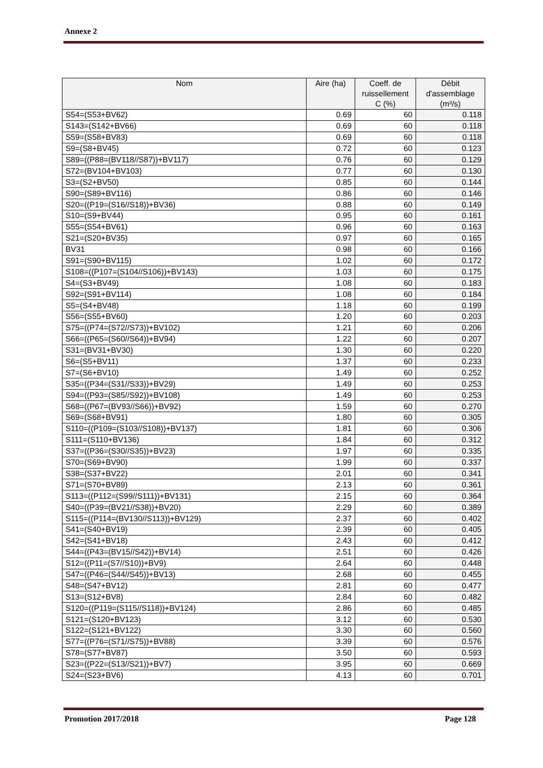Annexe 2
| Nom | Aire (ha) | Coeff. de ruissellement C (%) | Débit d'assemblage (m³/s) |
| --- | --- | --- | --- |
| S54=(S53+BV62) | 0.69 | 60 | 0.118 |
| S143=(S142+BV66) | 0.69 | 60 | 0.118 |
| S59=(S58+BV83) | 0.69 | 60 | 0.118 |
| S9=(S8+BV45) | 0.72 | 60 | 0.123 |
| S89=((P88=(BV118//S87))+BV117) | 0.76 | 60 | 0.129 |
| S72=(BV104+BV103) | 0.77 | 60 | 0.130 |
| S3=(S2+BV50) | 0.85 | 60 | 0.144 |
| S90=(S89+BV116) | 0.86 | 60 | 0.146 |
| S20=((P19=(S16//S18))+BV36) | 0.88 | 60 | 0.149 |
| S10=(S9+BV44) | 0.95 | 60 | 0.161 |
| S55=(S54+BV61) | 0.96 | 60 | 0.163 |
| S21=(S20+BV35) | 0.97 | 60 | 0.165 |
| BV31 | 0.98 | 60 | 0.166 |
| S91=(S90+BV115) | 1.02 | 60 | 0.172 |
| S108=((P107=(S104//S106))+BV143) | 1.03 | 60 | 0.175 |
| S4=(S3+BV49) | 1.08 | 60 | 0.183 |
| S92=(S91+BV114) | 1.08 | 60 | 0.184 |
| S5=(S4+BV48) | 1.18 | 60 | 0.199 |
| S56=(S55+BV60) | 1.20 | 60 | 0.203 |
| S75=((P74=(S72//S73))+BV102) | 1.21 | 60 | 0.206 |
| S66=((P65=(S60//S64))+BV94) | 1.22 | 60 | 0.207 |
| S31=(BV31+BV30) | 1.30 | 60 | 0.220 |
| S6=(S5+BV11) | 1.37 | 60 | 0.233 |
| S7=(S6+BV10) | 1.49 | 60 | 0.252 |
| S35=((P34=(S31//S33))+BV29) | 1.49 | 60 | 0.253 |
| S94=((P93=(S85//S92))+BV108) | 1.49 | 60 | 0.253 |
| S68=((P67=(BV93//S66))+BV92) | 1.59 | 60 | 0.270 |
| S69=(S68+BV91) | 1.80 | 60 | 0.305 |
| S110=((P109=(S103//S108))+BV137) | 1.81 | 60 | 0.306 |
| S111=(S110+BV136) | 1.84 | 60 | 0.312 |
| S37=((P36=(S30//S35))+BV23) | 1.97 | 60 | 0.335 |
| S70=(S69+BV90) | 1.99 | 60 | 0.337 |
| S38=(S37+BV22) | 2.01 | 60 | 0.341 |
| S71=(S70+BV89) | 2.13 | 60 | 0.361 |
| S113=((P112=(S99//S111))+BV131) | 2.15 | 60 | 0.364 |
| S40=((P39=(BV21//S38))+BV20) | 2.29 | 60 | 0.389 |
| S115=((P114=(BV130//S113))+BV129) | 2.37 | 60 | 0.402 |
| S41=(S40+BV19) | 2.39 | 60 | 0.405 |
| S42=(S41+BV18) | 2.43 | 60 | 0.412 |
| S44=((P43=(BV15//S42))+BV14) | 2.51 | 60 | 0.426 |
| S12=((P11=(S7//S10))+BV9) | 2.64 | 60 | 0.448 |
| S47=((P46=(S44//S45))+BV13) | 2.68 | 60 | 0.455 |
| S48=(S47+BV12) | 2.81 | 60 | 0.477 |
| S13=(S12+BV8) | 2.84 | 60 | 0.482 |
| S120=((P119=(S115//S118))+BV124) | 2.86 | 60 | 0.485 |
| S121=(S120+BV123) | 3.12 | 60 | 0.530 |
| S122=(S121+BV122) | 3.30 | 60 | 0.560 |
| S77=((P76=(S71//S75))+BV88) | 3.39 | 60 | 0.576 |
| S78=(S77+BV87) | 3.50 | 60 | 0.593 |
| S23=((P22=(S13//S21))+BV7) | 3.95 | 60 | 0.669 |
| S24=(S23+BV6) | 4.13 | 60 | 0.701 |
Promotion 2017/2018 Page 128